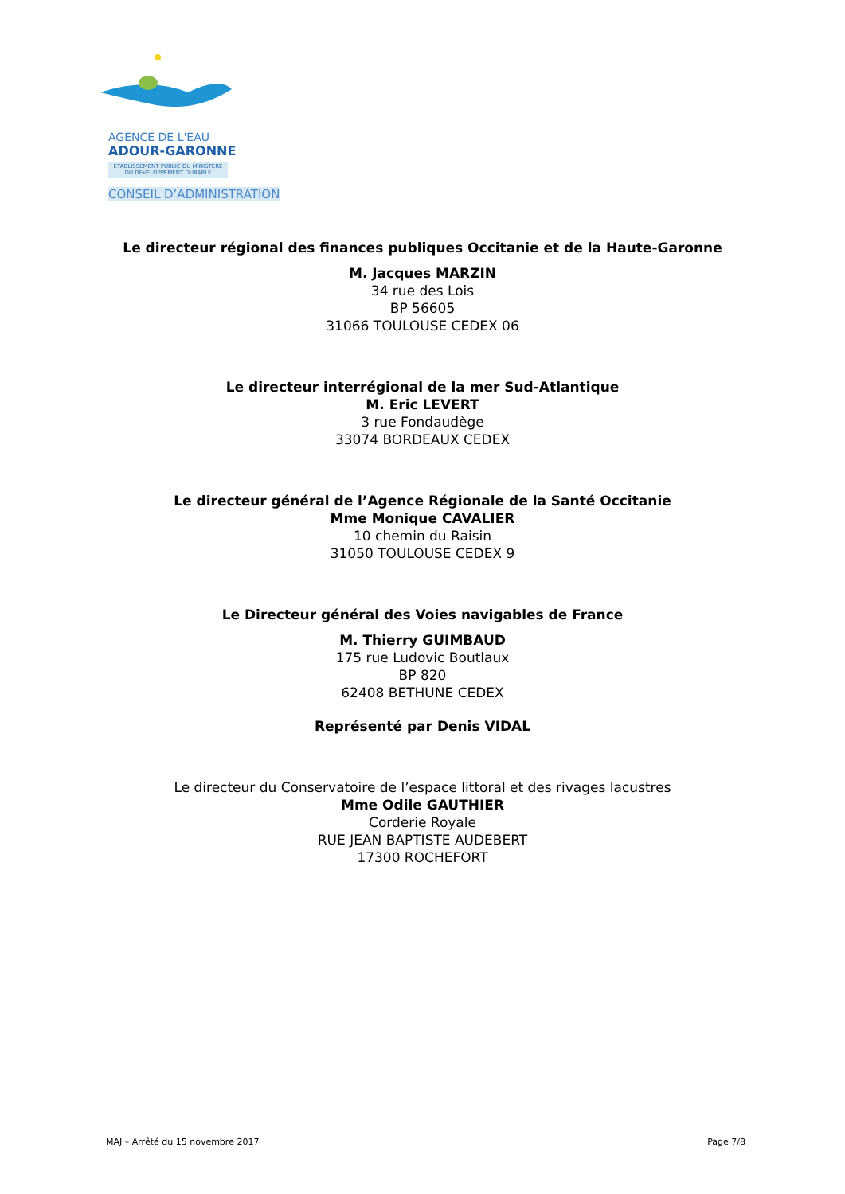AGENCE DE L'EAU
ADOUR-GARONNE
ETABLISSEMENT PUBLIC DU MINISTERE
DU DEVELOPPEMENT DURABLE
CONSEIL D’ADMINISTRATION
Le directeur régional des finances publiques Occitanie et de la Haute-Garonne
M. Jacques MARZIN
34 rue des Lois
BP 56605
31066 TOULOUSE CEDEX 06
Le directeur interrégional de la mer Sud-Atlantique
M. Eric LEVERT
3 rue Fondaudège
33074 BORDEAUX CEDEX
Le directeur général de l’Agence Régionale de la Santé Occitanie
Mme Monique CAVALIER
10 chemin du Raisin
31050 TOULOUSE CEDEX 9
Le Directeur général des Voies navigables de France
M. Thierry GUIMBAUD
175 rue Ludovic Boutlaux
BP 820
62408 BETHUNE CEDEX
Représenté par Denis VIDAL
Le directeur du Conservatoire de l’espace littoral et des rivages lacustres
Mme Odile GAUTHIER
Corderie Royale
RUE JEAN BAPTISTE AUDEBERT
17300 ROCHEFORT
MAJ – Arrêté du 15 novembre 2017 Page 7/8